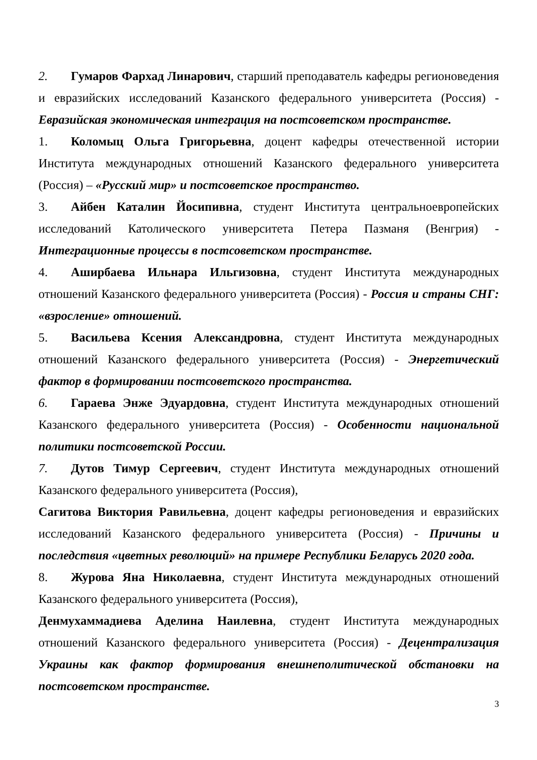2. Гумаров Фархад Линарович, старший преподаватель кафедры регионоведения и евразийских исследований Казанского федерального университета (Россия) - Евразийская экономическая интеграция на постсоветском пространстве.
1. Коломыц Ольга Григорьевна, доцент кафедры отечественной истории Института международных отношений Казанского федерального университета (Россия) – «Русский мир» и постсоветское пространство.
3. Айбен Каталин Йосипивна, студент Института центральноевропейских исследований Католического университета Петера Пазманя (Венгрия) - Интеграционные процессы в постсоветском пространстве.
4. Аширбаева Ильнара Ильгизовна, студент Института международных отношений Казанского федерального университета (Россия) - Россия и страны СНГ: «взросление» отношений.
5. Васильева Ксения Александровна, студент Института международных отношений Казанского федерального университета (Россия) - Энергетический фактор в формировании постсоветского пространства.
6. Гараева Энже Эдуардовна, студент Института международных отношений Казанского федерального университета (Россия) - Особенности национальной политики постсоветской России.
7. Дутов Тимур Сергеевич, студент Института международных отношений Казанского федерального университета (Россия),
Сагитова Виктория Равильевна, доцент кафедры регионоведения и евразийских исследований Казанского федерального университета (Россия) - Причины и последствия «цветных революций» на примере Республики Беларусь 2020 года.
8. Журова Яна Николаевна, студент Института международных отношений Казанского федерального университета (Россия),
Денмухаммадиева Аделина Наилевна, студент Института международных отношений Казанского федерального университета (Россия) - Децентрализация Украины как фактор формирования внешнеполитической обстановки на постсоветском пространстве.
3